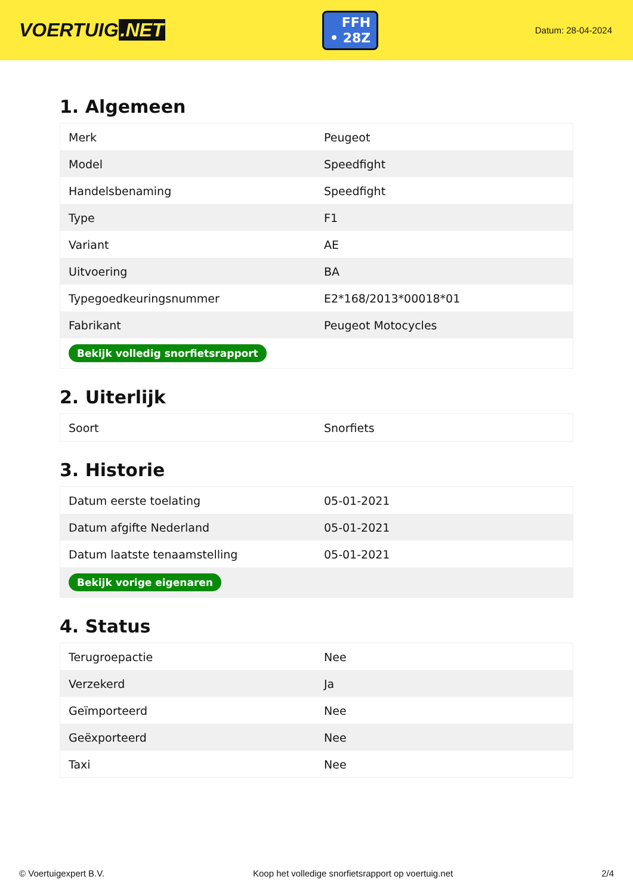VOERTUIG.NET
FFH
• 28Z
Datum: 28-04-2024
1. Algemeen
| Merk | Peugeot |
| Model | Speedfight |
| Handelsbenaming | Speedfight |
| Type | F1 |
| Variant | AE |
| Uitvoering | BA |
| Typegoedkeuringsnummer | E2*168/2013*00018*01 |
| Fabrikant | Peugeot Motocycles |
| Bekijk volledig snorfietsrapport | |
2. Uiterlijk
| Soort | Snorfiets |
3. Historie
| Datum eerste toelating | 05-01-2021 |
| Datum afgifte Nederland | 05-01-2021 |
| Datum laatste tenaamstelling | 05-01-2021 |
| Bekijk vorige eigenaren | |
4. Status
| Terugroepactie | Nee |
| Verzekerd | Ja |
| Geïmporteerd | Nee |
| Geëxporteerd | Nee |
| Taxi | Nee |
© Voertuigexpert B.V. Koop het volledige snorfietsrapport op voertuig.net 2/4